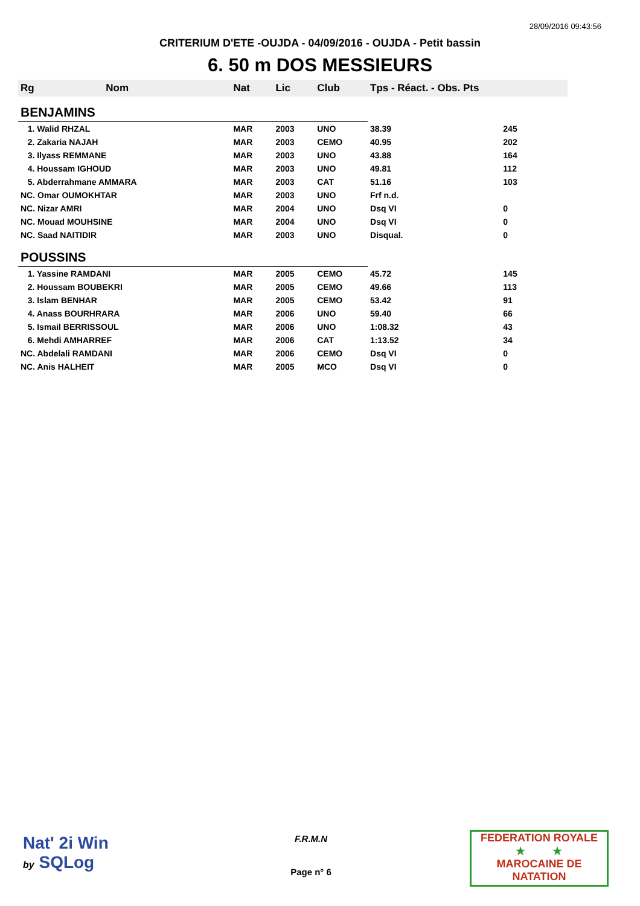28/09/2016 09:43:56
CRITERIUM D'ETE -OUJDA - 04/09/2016 - OUJDA - Petit bassin
6. 50 m DOS MESSIEURS
| Rg | Nom | Nat | Lic | Club | Tps - Réact. - Obs. Pts | |
| --- | --- | --- | --- | --- | --- | --- |
| BENJAMINS | | | | | | |
| 1. Walid RHZAL | | MAR | 2003 | UNO | 38.39 | 245 |
| 2. Zakaria NAJAH | | MAR | 2003 | CEMO | 40.95 | 202 |
| 3. Ilyass REMMANE | | MAR | 2003 | UNO | 43.88 | 164 |
| 4. Houssam IGHOUD | | MAR | 2003 | UNO | 49.81 | 112 |
| 5. Abderrahmane AMMARA | | MAR | 2003 | CAT | 51.16 | 103 |
| NC. Omar OUMOKHTAR | | MAR | 2003 | UNO | Frf n.d. | |
| NC. Nizar AMRI | | MAR | 2004 | UNO | Dsq VI | 0 |
| NC. Mouad MOUHSINE | | MAR | 2004 | UNO | Dsq VI | 0 |
| NC. Saad NAITIDIR | | MAR | 2003 | UNO | Disqual. | 0 |
| POUSSINS | | | | | | |
| 1. Yassine RAMDANI | | MAR | 2005 | CEMO | 45.72 | 145 |
| 2. Houssam BOUBEKRI | | MAR | 2005 | CEMO | 49.66 | 113 |
| 3. Islam BENHAR | | MAR | 2005 | CEMO | 53.42 | 91 |
| 4. Anass BOURHRARA | | MAR | 2006 | UNO | 59.40 | 66 |
| 5. Ismail BERRISSOUL | | MAR | 2006 | UNO | 1:08.32 | 43 |
| 6. Mehdi AMHARREF | | MAR | 2006 | CAT | 1:13.52 | 34 |
| NC. Abdelali RAMDANI | | MAR | 2006 | CEMO | Dsq VI | 0 |
| NC. Anis HALHEIT | | MAR | 2005 | MCO | Dsq VI | 0 |
Nat' 2i Win
by SQLog
F.R.M.N
FEDERATION ROYALE
★ ★
MAROCAINE DE NATATION
Page n° 6